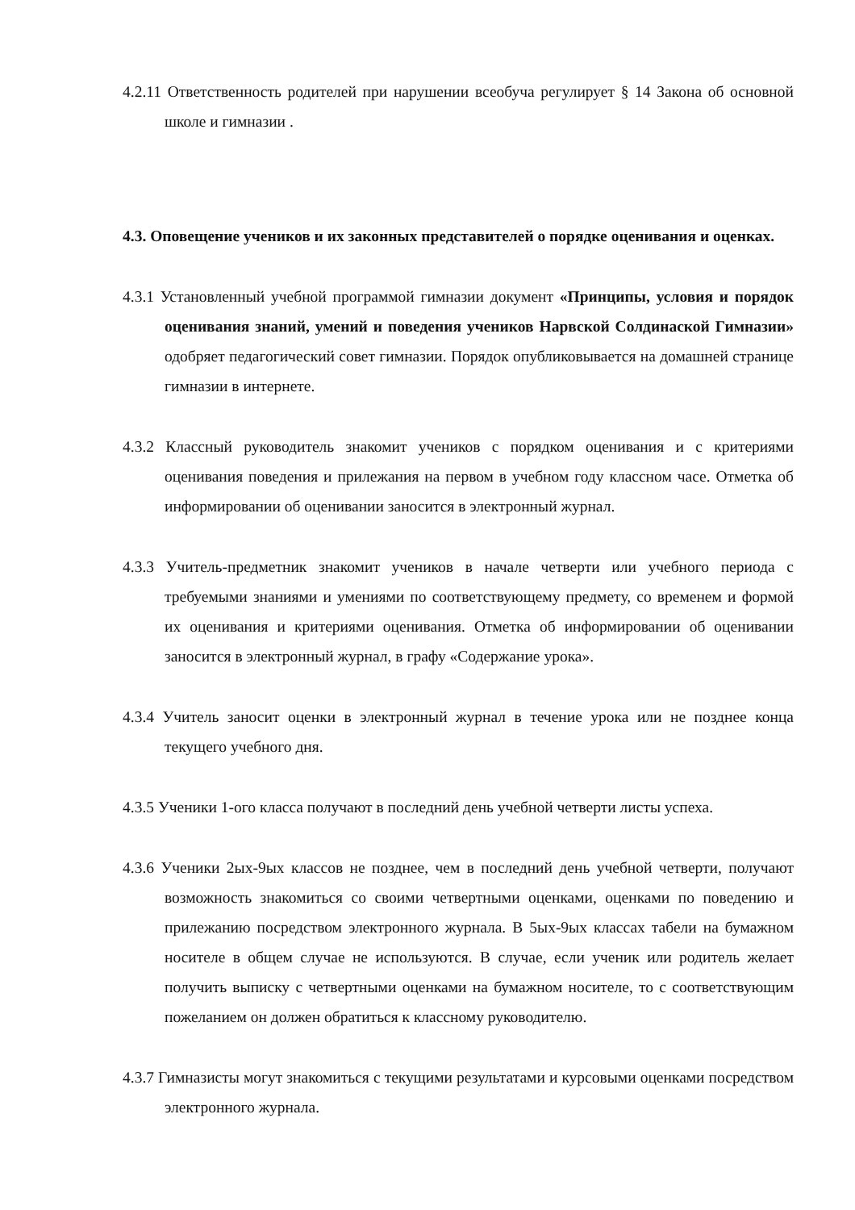4.2.11 Ответственность родителей при нарушении всеобуча регулирует § 14 Закона об основной школе и гимназии .
4.3. Оповещение учеников и их законных представителей о порядке оценивания и оценках.
4.3.1 Установленный учебной программой гимназии документ «Принципы, условия и порядок оценивания знаний, умений и поведения учеников Нарвской Солдинаской Гимназии» одобряет педагогический совет гимназии. Порядок опубликовывается на домашней странице гимназии в интернете.
4.3.2 Классный руководитель знакомит учеников с порядком оценивания и с критериями оценивания поведения и прилежания на первом в учебном году классном часе. Отметка об информировании об оценивании заносится в электронный журнал.
4.3.3 Учитель-предметник знакомит учеников в начале четверти или учебного периода с требуемыми знаниями и умениями по соответствующему предмету, со временем и формой их оценивания и критериями оценивания. Отметка об информировании об оценивании заносится в электронный журнал, в графу «Содержание урока».
4.3.4 Учитель заносит оценки в электронный журнал в течение урока или не позднее конца текущего учебного дня.
4.3.5 Ученики 1-ого класса получают в последний день учебной четверти листы успеха.
4.3.6 Ученики 2ых-9ых классов не позднее, чем в последний день учебной четверти, получают возможность знакомиться со своими четвертными оценками, оценками по поведению и прилежанию посредством электронного журнала. В 5ых-9ых классах табели на бумажном носителе в общем случае не используются. В случае, если ученик или родитель желает получить выписку с четвертными оценками на бумажном носителе, то с соответствующим пожеланием он должен обратиться к классному руководителю.
4.3.7 Гимназисты могут знакомиться с текущими результатами и курсовыми оценками посредством электронного журнала.